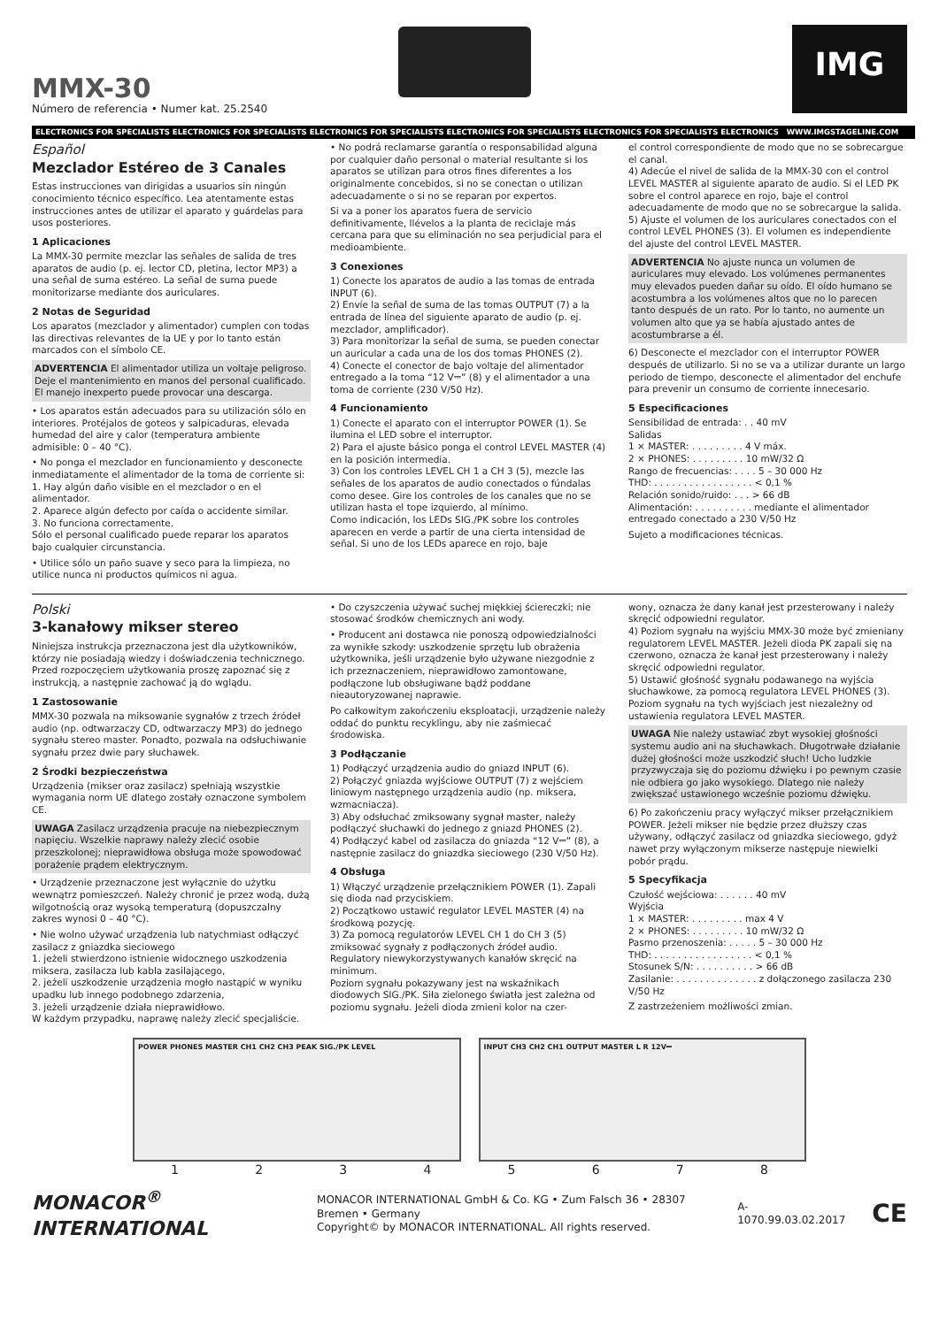IMG
MMX-30
Número de referencia • Numer kat. 25.2540
ELECTRONICS FOR SPECIALISTS ELECTRONICS FOR SPECIALISTS ELECTRONICS FOR SPECIALISTS ELECTRONICS FOR SPECIALISTS ELECTRONICS FOR SPECIALISTS ELECTRONICS WWW.IMGSTAGELINE.COM
Español
Mezclador Estéreo de 3 Canales
Estas instrucciones van dirigidas a usuarios sin ningún conocimiento técnico específico. Lea atentamente estas instrucciones antes de utilizar el aparato y guárdelas para usos posteriores.
1 Aplicaciones
La MMX-30 permite mezclar las señales de salida de tres aparatos de audio (p. ej. lector CD, pletina, lector MP3) a una señal de suma estéreo. La señal de suma puede monitorizarse mediante dos auriculares.
2 Notas de Seguridad
Los aparatos (mezclador y alimentador) cumplen con todas las directivas relevantes de la UE y por lo tanto están marcados con el símbolo CE.
ADVERTENCIA El alimentador utiliza un voltaje peligroso. Deje el mantenimiento en manos del personal cualificado. El manejo inexperto puede provocar una descarga.
• Los aparatos están adecuados para su utilización sólo en interiores. Protéjalos de goteos y salpicaduras, elevada humedad del aire y calor (temperatura ambiente admisible: 0 – 40 °C).
• No ponga el mezclador en funcionamiento y desconecte inmediatamente el alimentador de la toma de corriente si:
1. Hay algún daño visible en el mezclador o en el alimentador.
2. Aparece algún defecto por caída o accidente similar.
3. No funciona correctamente.
Sólo el personal cualificado puede reparar los aparatos bajo cualquier circunstancia.
• Utilice sólo un paño suave y seco para la limpieza, no utilice nunca ni productos químicos ni agua.
• No podrá reclamarse garantía o responsabilidad alguna por cualquier daño personal o material resultante si los aparatos se utilizan para otros fines diferentes a los originalmente concebidos, si no se conectan o utilizan adecuadamente o si no se reparan por expertos.
Si va a poner los aparatos fuera de servicio definitivamente, llévelos a la planta de reciclaje más cercana para que su eliminación no sea perjudicial para el medioambiente.
3 Conexiones
1) Conecte los aparatos de audio a las tomas de entrada INPUT (6).
2) Envíe la señal de suma de las tomas OUTPUT (7) a la entrada de línea del siguiente aparato de audio (p. ej. mezclador, amplificador).
3) Para monitorizar la señal de suma, se pueden conectar un auricular a cada una de los dos tomas PHONES (2).
4) Conecte el conector de bajo voltaje del alimentador entregado a la toma “12 V⎓” (8) y el alimentador a una toma de corriente (230 V/50 Hz).
4 Funcionamiento
1) Conecte el aparato con el interruptor POWER (1). Se ilumina el LED sobre el interruptor.
2) Para el ajuste básico ponga el control LEVEL MASTER (4) en la posición intermedia.
3) Con los controles LEVEL CH 1 a CH 3 (5), mezcle las señales de los aparatos de audio conectados o fúndalas como desee. Gire los controles de los canales que no se utilizan hasta el tope izquierdo, al mínimo.
Como indicación, los LEDs SIG./PK sobre los controles aparecen en verde a partir de una cierta intensidad de señal. Si uno de los LEDs aparece en rojo, baje
el control correspondiente de modo que no se sobrecargue el canal.
4) Adecúe el nivel de salida de la MMX-30 con el control LEVEL MASTER al siguiente aparato de audio. Si el LED PK sobre el control aparece en rojo, baje el control adecuadamente de modo que no se sobrecargue la salida.
5) Ajuste el volumen de los auriculares conectados con el control LEVEL PHONES (3). El volumen es independiente del ajuste del control LEVEL MASTER.
ADVERTENCIA No ajuste nunca un volumen de auriculares muy elevado. Los volúmenes permanentes muy elevados pueden dañar su oído. El oído humano se acostumbra a los volúmenes altos que no lo parecen tanto después de un rato. Por lo tanto, no aumente un volumen alto que ya se había ajustado antes de acostumbrarse a él.
6) Desconecte el mezclador con el interruptor POWER después de utilizarlo. Si no se va a utilizar durante un largo periodo de tiempo, desconecte el alimentador del enchufe para prevenir un consumo de corriente innecesario.
5 Especificaciones
Sensibilidad de entrada: . . 40 mV
Salidas
1 × MASTER: . . . . . . . . . 4 V máx.
2 × PHONES: . . . . . . . . . 10 mW/32 Ω
Rango de frecuencias: . . . . 5 – 30 000 Hz
THD: . . . . . . . . . . . . . . . . . < 0,1 %
Relación sonido/ruido: . . . > 66 dB
Alimentación: . . . . . . . . . . mediante el alimentador entregado conectado a 230 V/50 Hz
Sujeto a modificaciones técnicas.
Polski
3-kanałowy mikser stereo
Niniejsza instrukcja przeznaczona jest dla użytkowników, którzy nie posiadają wiedzy i doświadczenia technicznego. Przed rozpoczęciem użytkowania proszę zapoznać się z instrukcją, a następnie zachować ją do wglądu.
1 Zastosowanie
MMX-30 pozwala na miksowanie sygnałów z trzech źródeł audio (np. odtwarzaczy CD, odtwarzaczy MP3) do jednego sygnału stereo master. Ponadto, pozwala na odsłuchiwanie sygnału przez dwie pary słuchawek.
2 Środki bezpieczeństwa
Urządzenia (mikser oraz zasilacz) spełniają wszystkie wymagania norm UE dlatego zostały oznaczone symbolem CE.
UWAGA Zasilacz urządzenia pracuje na niebezpiecznym napięciu. Wszelkie naprawy należy zlecić osobie przeszkolonej; nieprawidłowa obsługa może spowodować porażenie prądem elektrycznym.
• Urządzenie przeznaczone jest wyłącznie do użytku wewnątrz pomieszczeń. Należy chronić je przez wodą, dużą wilgotnością oraz wysoką temperaturą (dopuszczalny zakres wynosi 0 – 40 °C).
• Nie wolno używać urządzenia lub natychmiast odłączyć zasilacz z gniazdka sieciowego
1. jeżeli stwierdzono istnienie widocznego uszkodzenia miksera, zasilacza lub kabla zasilającego,
2. jeżeli uszkodzenie urządzenia mogło nastąpić w wyniku upadku lub innego podobnego zdarzenia,
3. jeżeli urządzenie działa nieprawidłowo.
W każdym przypadku, naprawę należy zlecić specjaliście.
• Do czyszczenia używać suchej miękkiej ściereczki; nie stosować środków chemicznych ani wody.
• Producent ani dostawca nie ponoszą odpowiedzialności za wynikłe szkody: uszkodzenie sprzętu lub obrażenia użytkownika, jeśli urządzenie było używane niezgodnie z ich przeznaczeniem, nieprawidłowo zamontowane, podłączone lub obsługiwane bądź poddane nieautoryzowanej naprawie.
Po całkowitym zakończeniu eksploatacji, urządzenie należy oddać do punktu recyklingu, aby nie zaśmiecać środowiska.
3 Podłączanie
1) Podłączyć urządzenia audio do gniazd INPUT (6).
2) Połączyć gniazda wyjściowe OUTPUT (7) z wejściem liniowym następnego urządzenia audio (np. miksera, wzmacniacza).
3) Aby odsłuchać zmiksowany sygnał master, należy podłączyć słuchawki do jednego z gniazd PHONES (2).
4) Podłączyć kabel od zasilacza do gniazda “12 V⎓” (8), a następnie zasilacz do gniazdka sieciowego (230 V/50 Hz).
4 Obsługa
1) Włączyć urządzenie przełącznikiem POWER (1). Zapali się dioda nad przyciskiem.
2) Początkowo ustawić regulator LEVEL MASTER (4) na środkową pozycję.
3) Za pomocą regulatorów LEVEL CH 1 do CH 3 (5) zmiksować sygnały z podłączonych źródeł audio. Regulatory niewykorzystywanych kanałów skręcić na minimum.
Poziom sygnału pokazywany jest na wskaźnikach diodowych SIG./PK. Siła zielonego światła jest zależna od poziomu sygnału. Jeżeli dioda zmieni kolor na czer-
wony, oznacza że dany kanał jest przesterowany i należy skręcić odpowiedni regulator.
4) Poziom sygnału na wyjściu MMX-30 może być zmieniany regulatorem LEVEL MASTER. Jeżeli dioda PK zapali się na czerwono, oznacza że kanał jest przesterowany i należy skręcić odpowiedni regulator.
5) Ustawić głośność sygnału podawanego na wyjścia słuchawkowe, za pomocą regulatora LEVEL PHONES (3). Poziom sygnału na tych wyjściach jest niezależny od ustawienia regulatora LEVEL MASTER.
UWAGA Nie należy ustawiać zbyt wysokiej głośności systemu audio ani na słuchawkach. Długotrwałe działanie dużej głośności może uszkodzić słuch! Ucho ludzkie przyzwyczaja się do poziomu dźwięku i po pewnym czasie nie odbiera go jako wysokiego. Dlatego nie należy zwiększać ustawionego wcześnie poziomu dźwięku.
6) Po zakończeniu pracy wyłączyć mikser przełącznikiem POWER. Jeżeli mikser nie będzie przez dłuższy czas używany, odłączyć zasilacz od gniazdka sieciowego, gdyż nawet przy wyłączonym mikserze następuje niewielki pobór prądu.
5 Specyfikacja
Czułość wejściowa: . . . . . . 40 mV
Wyjścia
1 × MASTER: . . . . . . . . . max 4 V
2 × PHONES: . . . . . . . . . 10 mW/32 Ω
Pasmo przenoszenia: . . . . . 5 – 30 000 Hz
THD: . . . . . . . . . . . . . . . . . < 0,1 %
Stosunek S/N: . . . . . . . . . . > 66 dB
Zasilanie: . . . . . . . . . . . . . . z dołączonego zasilacza 230 V/50 Hz
Z zastrzeżeniem możliwości zmian.
POWER PHONES MASTER CH1 CH2 CH3 PEAK SIG./PK LEVEL
INPUT CH3 CH2 CH1 OUTPUT MASTER L R 12V⎓
12345678
MONACOR<sup>®</sup> INTERNATIONAL MONACOR INTERNATIONAL GmbH & Co. KG • Zum Falsch 36 • 28307 Bremen • Germany
Copyright© by MONACOR INTERNATIONAL. All rights reserved. A-1070.99.03.02.2017 CE